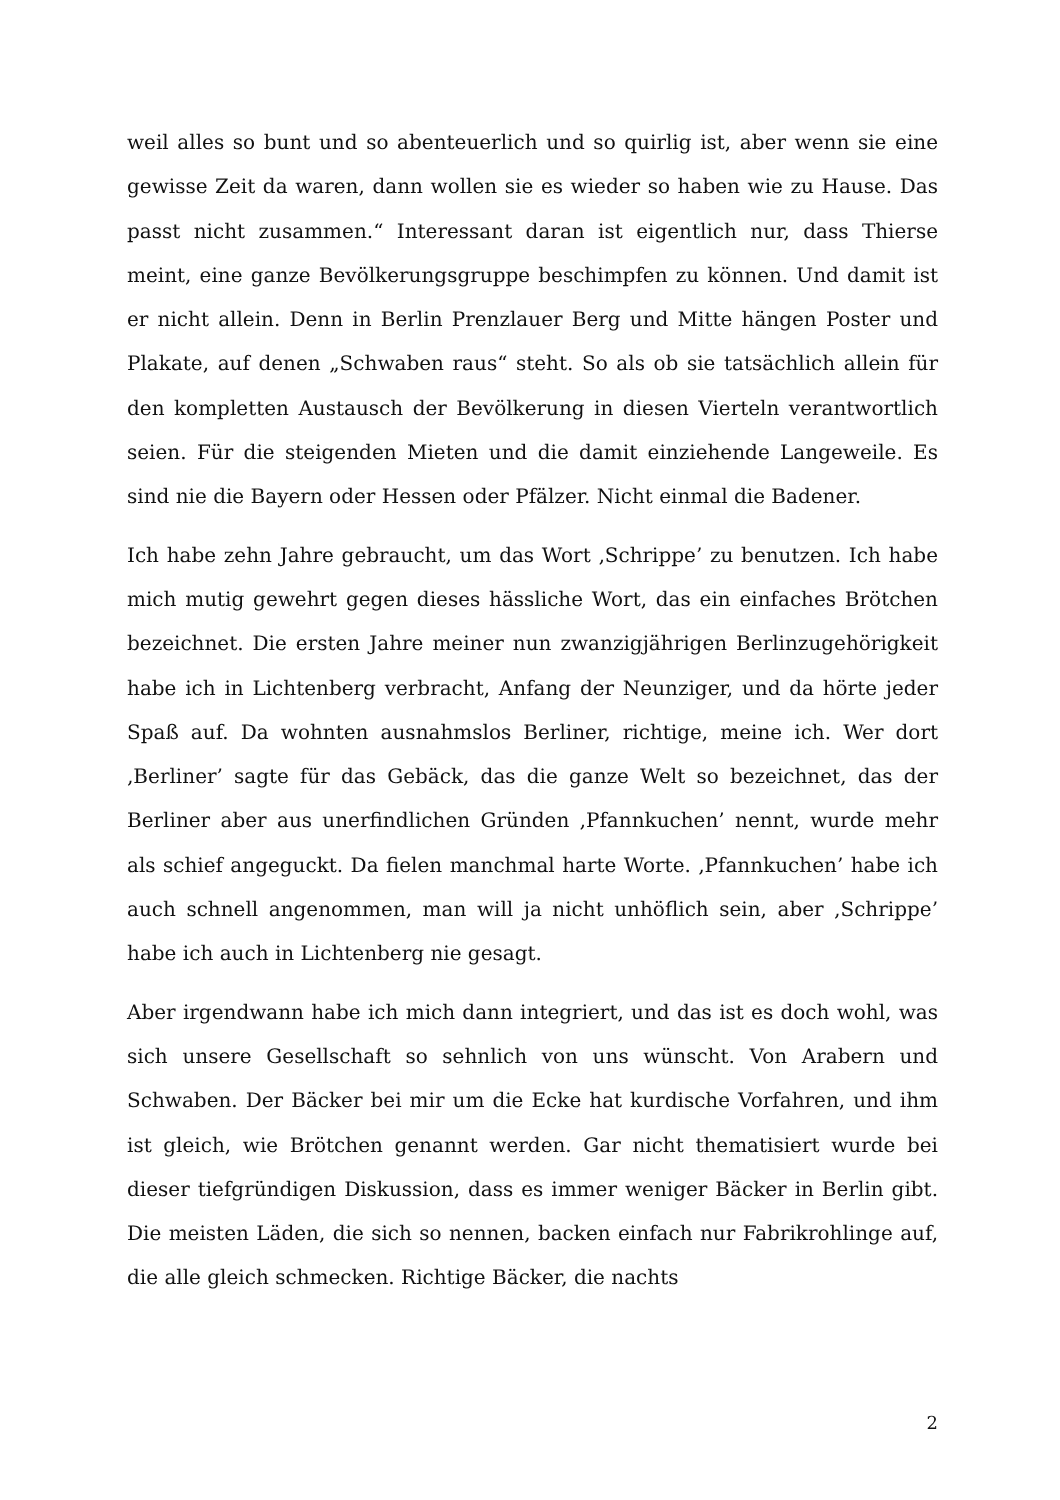weil alles so bunt und so abenteuerlich und so quirlig ist, aber wenn sie eine gewisse Zeit da waren, dann wollen sie es wieder so haben wie zu Hause. Das passt nicht zusammen.“ Interessant daran ist eigentlich nur, dass Thierse meint, eine ganze Bevölkerungsgruppe beschimpfen zu können. Und damit ist er nicht allein. Denn in Berlin Prenzlauer Berg und Mitte hängen Poster und Plakate, auf denen „Schwaben raus“ steht. So als ob sie tatsächlich allein für den kompletten Austausch der Bevölkerung in diesen Vierteln verantwortlich seien. Für die steigenden Mieten und die damit einziehende Langeweile. Es sind nie die Bayern oder Hessen oder Pfälzer. Nicht einmal die Badener.
Ich habe zehn Jahre gebraucht, um das Wort ‚Schrippe’ zu benutzen. Ich habe mich mutig gewehrt gegen dieses hässliche Wort, das ein einfaches Brötchen bezeichnet. Die ersten Jahre meiner nun zwanzigjährigen Berlinzugehörigkeit habe ich in Lichtenberg verbracht, Anfang der Neunziger, und da hörte jeder Spaß auf. Da wohnten ausnahmslos Berliner, richtige, meine ich. Wer dort ‚Berliner’ sagte für das Gebäck, das die ganze Welt so bezeichnet, das der Berliner aber aus unerfindlichen Gründen ‚Pfannkuchen’ nennt, wurde mehr als schief angeguckt. Da fielen manchmal harte Worte. ‚Pfannkuchen’ habe ich auch schnell angenommen, man will ja nicht unhöflich sein, aber ‚Schrippe’ habe ich auch in Lichtenberg nie gesagt.
Aber irgendwann habe ich mich dann integriert, und das ist es doch wohl, was sich unsere Gesellschaft so sehnlich von uns wünscht. Von Arabern und Schwaben. Der Bäcker bei mir um die Ecke hat kurdische Vorfahren, und ihm ist gleich, wie Brötchen genannt werden. Gar nicht thematisiert wurde bei dieser tiefgründigen Diskussion, dass es immer weniger Bäcker in Berlin gibt. Die meisten Läden, die sich so nennen, backen einfach nur Fabrikrohlinge auf, die alle gleich schmecken. Richtige Bäcker, die nachts
2